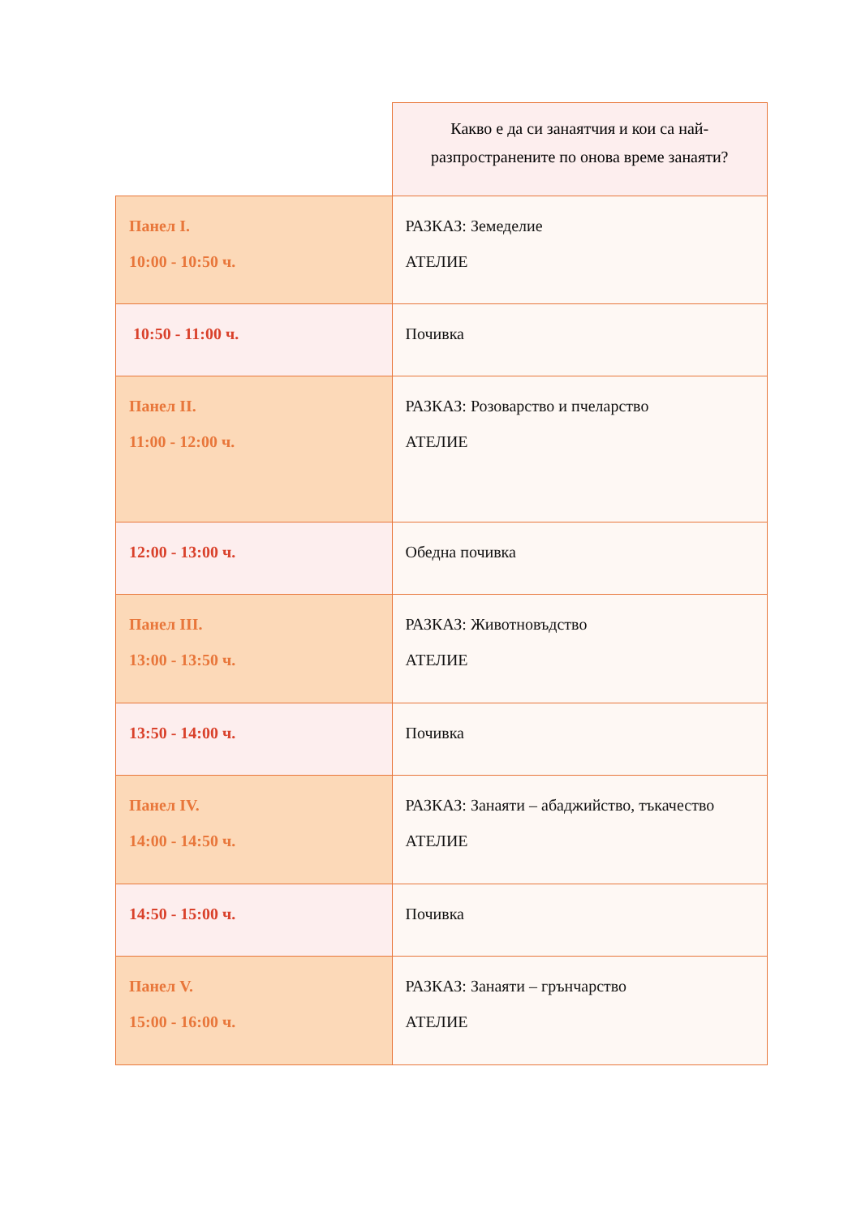| | Какво е да си занаятчия и кои са най-разпространените по онова време занаяти? |
| Панел I. 10:00 - 10:50 ч. | РАЗКАЗ: Земеделие АТЕЛИЕ |
| 10:50 - 11:00 ч. | Почивка |
| Панел II. 11:00 - 12:00 ч. | РАЗКАЗ: Розоварство и пчеларство АТЕЛИЕ |
| 12:00 - 13:00 ч. | Обедна почивка |
| Панел III. 13:00 - 13:50 ч. | РАЗКАЗ: Животновъдство АТЕЛИЕ |
| 13:50 - 14:00 ч. | Почивка |
| Панел IV. 14:00 - 14:50 ч. | РАЗКАЗ: Занаяти – абаджийство, тъкачество АТЕЛИЕ |
| 14:50 - 15:00 ч. | Почивка |
| Панел V. 15:00 - 16:00 ч. | РАЗКАЗ: Занаяти – грънчарство АТЕЛИЕ |